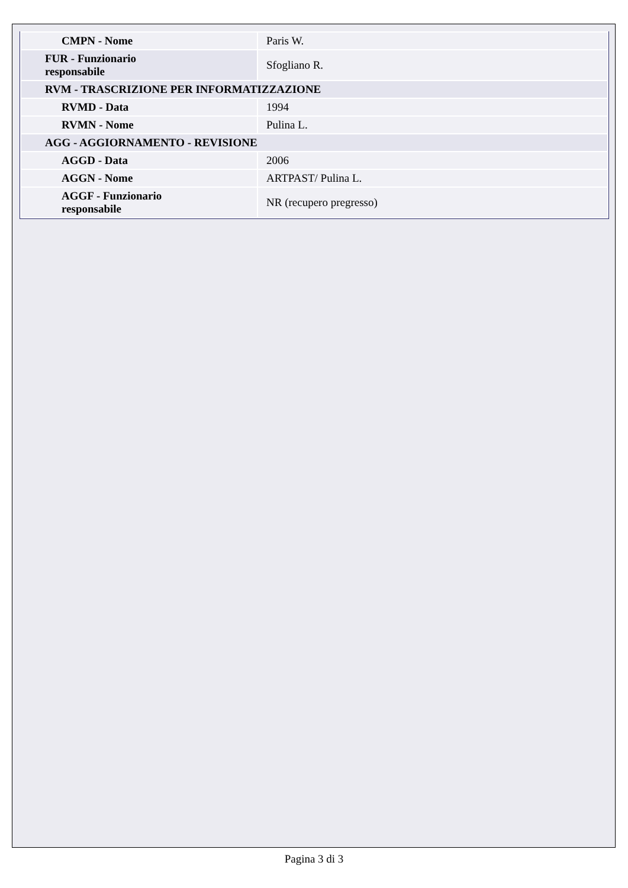| CMPN - Nome | Paris W. |
| FUR - Funzionario responsabile | Sfogliano R. |
| RVM - TRASCRIZIONE PER INFORMATIZZAZIONE | |
| RVMD - Data | 1994 |
| RVMN - Nome | Pulina L. |
| AGG - AGGIORNAMENTO - REVISIONE | |
| AGGD - Data | 2006 |
| AGGN - Nome | ARTPAST/ Pulina L. |
| AGGF - Funzionario responsabile | NR (recupero pregresso) |
Pagina 3 di 3